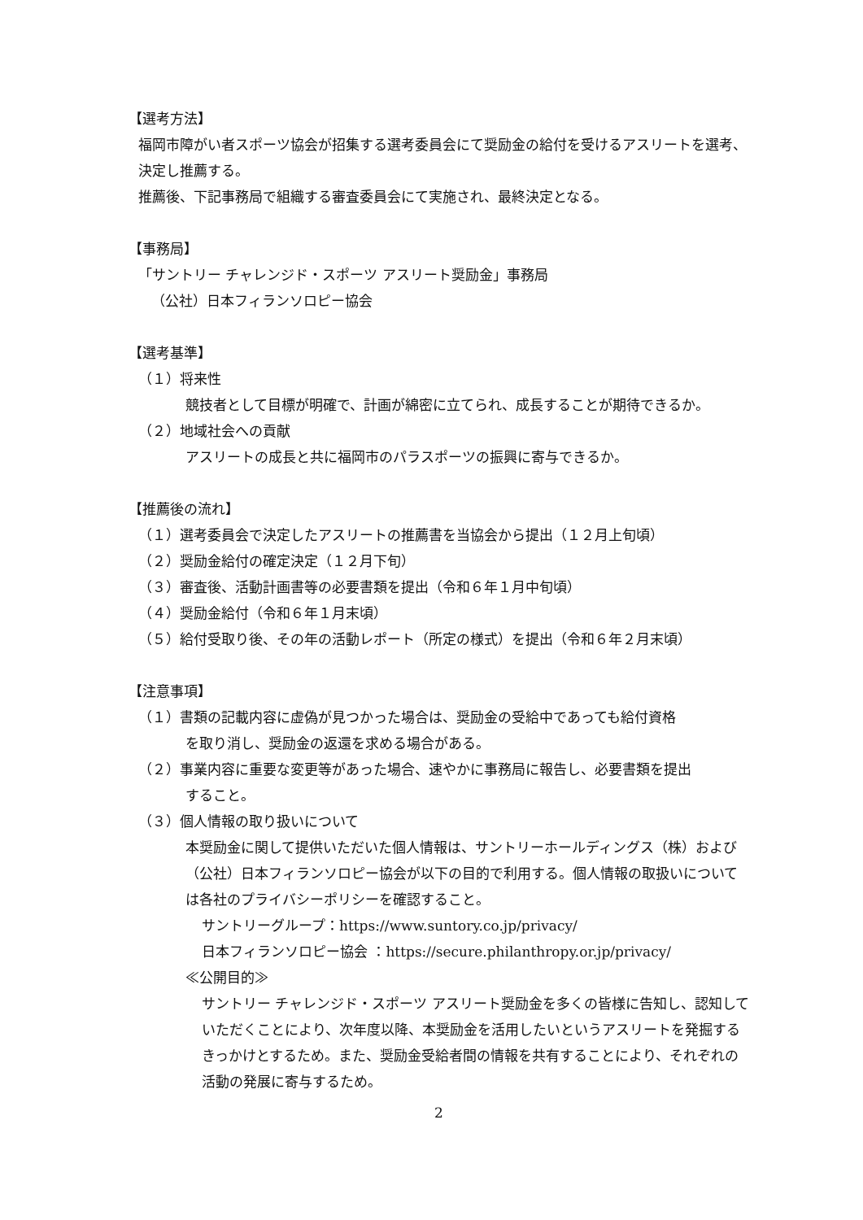【選考方法】
福岡市障がい者スポーツ協会が招集する選考委員会にて奨励金の給付を受けるアスリートを選考、決定し推薦する。
推薦後、下記事務局で組織する審査委員会にて実施され、最終決定となる。
【事務局】
「サントリー チャレンジド・スポーツ アスリート奨励金」事務局
（公社）日本フィランソロピー協会
【選考基準】
（１）将来性
競技者として目標が明確で、計画が綿密に立てられ、成長することが期待できるか。
（２）地域社会への貢献
アスリートの成長と共に福岡市のパラスポーツの振興に寄与できるか。
【推薦後の流れ】
（１）選考委員会で決定したアスリートの推薦書を当協会から提出（１２月上旬頃）
（２）奨励金給付の確定決定（１２月下旬）
（３）審査後、活動計画書等の必要書類を提出（令和６年１月中旬頃）
（４）奨励金給付（令和６年１月末頃）
（５）給付受取り後、その年の活動レポート（所定の様式）を提出（令和６年２月末頃）
【注意事項】
（１）書類の記載内容に虚偽が見つかった場合は、奨励金の受給中であっても給付資格
を取り消し、奨励金の返還を求める場合がある。
（２）事業内容に重要な変更等があった場合、速やかに事務局に報告し、必要書類を提出
すること。
（３）個人情報の取り扱いについて
本奨励金に関して提供いただいた個人情報は、サントリーホールディングス（株）および（公社）日本フィランソロピー協会が以下の目的で利用する。個人情報の取扱いについては各社のプライバシーポリシーを確認すること。
サントリーグループ：https://www.suntory.co.jp/privacy/
日本フィランソロピー協会 ：https://secure.philanthropy.or.jp/privacy/
≪公開目的≫
サントリー チャレンジド・スポーツ アスリート奨励金を多くの皆様に告知し、認知していただくことにより、次年度以降、本奨励金を活用したいというアスリートを発掘するきっかけとするため。また、奨励金受給者間の情報を共有することにより、それぞれの活動の発展に寄与するため。
2